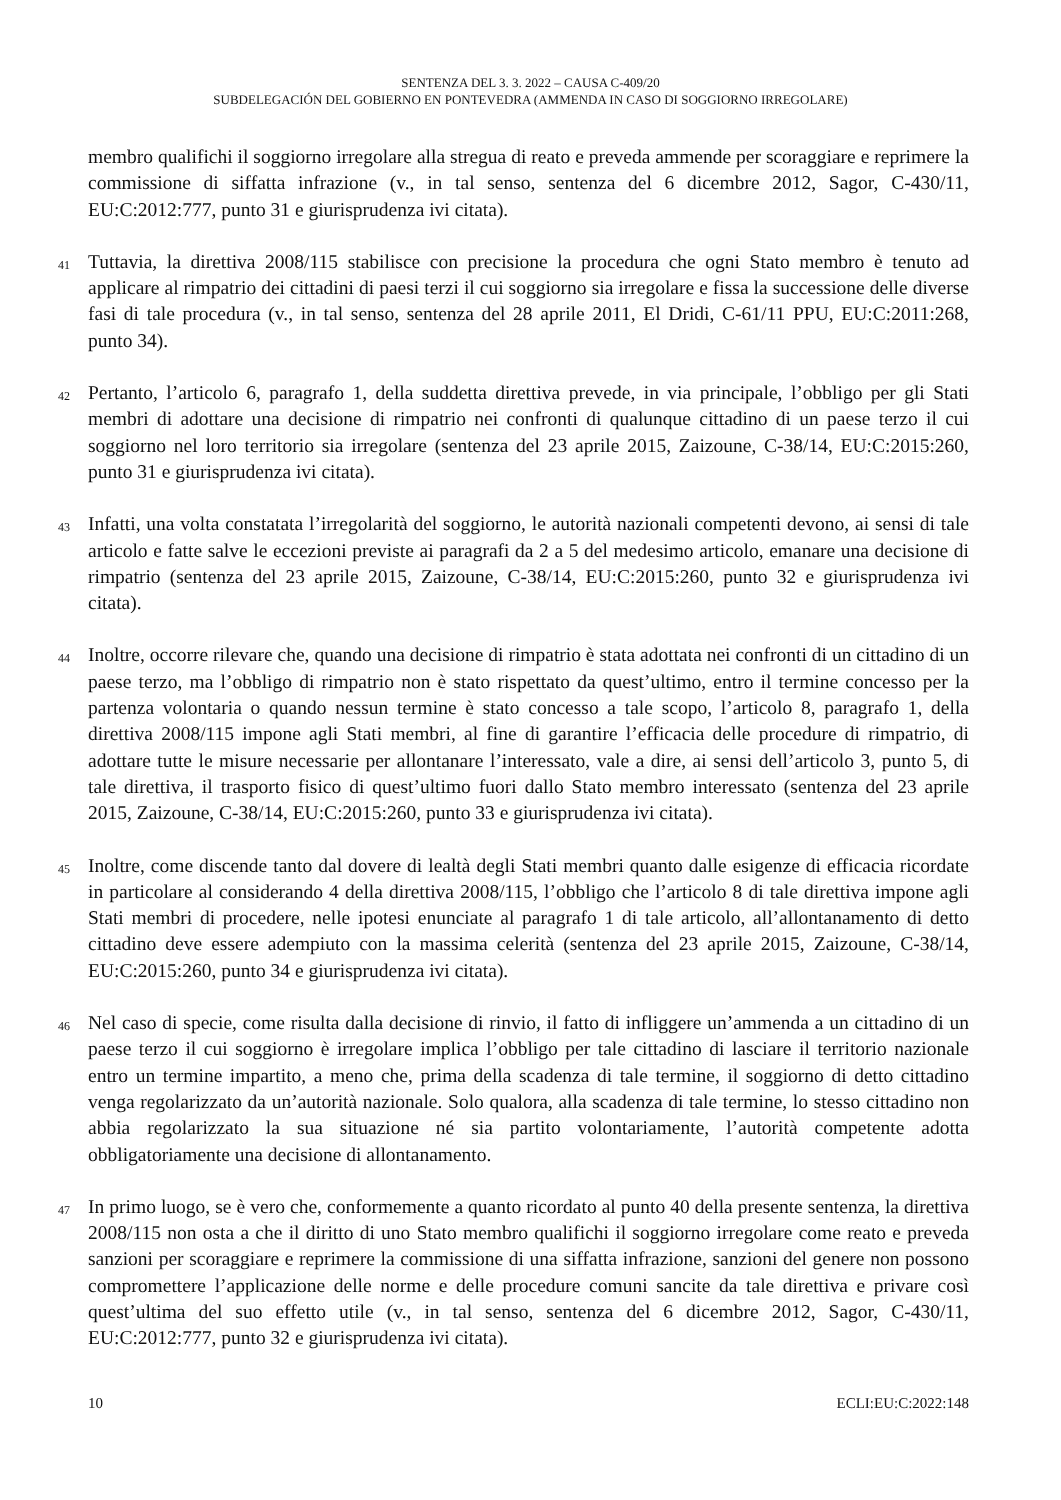SENTENZA DEL 3. 3. 2022 – CAUSA C-409/20
SUBDELEGACIÓN DEL GOBIERNO EN PONTEVEDRA (AMMENDA IN CASO DI SOGGIORNO IRREGOLARE)
membro qualifichi il soggiorno irregolare alla stregua di reato e preveda ammende per scoraggiare e reprimere la commissione di siffatta infrazione (v., in tal senso, sentenza del 6 dicembre 2012, Sagor, C-430/11, EU:C:2012:777, punto 31 e giurisprudenza ivi citata).
41
Tuttavia, la direttiva 2008/115 stabilisce con precisione la procedura che ogni Stato membro è tenuto ad applicare al rimpatrio dei cittadini di paesi terzi il cui soggiorno sia irregolare e fissa la successione delle diverse fasi di tale procedura (v., in tal senso, sentenza del 28 aprile 2011, El Dridi, C-61/11 PPU, EU:C:2011:268, punto 34).
42
Pertanto, l’articolo 6, paragrafo 1, della suddetta direttiva prevede, in via principale, l’obbligo per gli Stati membri di adottare una decisione di rimpatrio nei confronti di qualunque cittadino di un paese terzo il cui soggiorno nel loro territorio sia irregolare (sentenza del 23 aprile 2015, Zaizoune, C-38/14, EU:C:2015:260, punto 31 e giurisprudenza ivi citata).
43
Infatti, una volta constatata l’irregolarità del soggiorno, le autorità nazionali competenti devono, ai sensi di tale articolo e fatte salve le eccezioni previste ai paragrafi da 2 a 5 del medesimo articolo, emanare una decisione di rimpatrio (sentenza del 23 aprile 2015, Zaizoune, C-38/14, EU:C:2015:260, punto 32 e giurisprudenza ivi citata).
44
Inoltre, occorre rilevare che, quando una decisione di rimpatrio è stata adottata nei confronti di un cittadino di un paese terzo, ma l’obbligo di rimpatrio non è stato rispettato da quest’ultimo, entro il termine concesso per la partenza volontaria o quando nessun termine è stato concesso a tale scopo, l’articolo 8, paragrafo 1, della direttiva 2008/115 impone agli Stati membri, al fine di garantire l’efficacia delle procedure di rimpatrio, di adottare tutte le misure necessarie per allontanare l’interessato, vale a dire, ai sensi dell’articolo 3, punto 5, di tale direttiva, il trasporto fisico di quest’ultimo fuori dallo Stato membro interessato (sentenza del 23 aprile 2015, Zaizoune, C-38/14, EU:C:2015:260, punto 33 e giurisprudenza ivi citata).
45
Inoltre, come discende tanto dal dovere di lealtà degli Stati membri quanto dalle esigenze di efficacia ricordate in particolare al considerando 4 della direttiva 2008/115, l’obbligo che l’articolo 8 di tale direttiva impone agli Stati membri di procedere, nelle ipotesi enunciate al paragrafo 1 di tale articolo, all’allontanamento di detto cittadino deve essere adempiuto con la massima celerità (sentenza del 23 aprile 2015, Zaizoune, C-38/14, EU:C:2015:260, punto 34 e giurisprudenza ivi citata).
46
Nel caso di specie, come risulta dalla decisione di rinvio, il fatto di infliggere un’ammenda a un cittadino di un paese terzo il cui soggiorno è irregolare implica l’obbligo per tale cittadino di lasciare il territorio nazionale entro un termine impartito, a meno che, prima della scadenza di tale termine, il soggiorno di detto cittadino venga regolarizzato da un’autorità nazionale. Solo qualora, alla scadenza di tale termine, lo stesso cittadino non abbia regolarizzato la sua situazione né sia partito volontariamente, l’autorità competente adotta obbligatoriamente una decisione di allontanamento.
47
In primo luogo, se è vero che, conformemente a quanto ricordato al punto 40 della presente sentenza, la direttiva 2008/115 non osta a che il diritto di uno Stato membro qualifichi il soggiorno irregolare come reato e preveda sanzioni per scoraggiare e reprimere la commissione di una siffatta infrazione, sanzioni del genere non possono compromettere l’applicazione delle norme e delle procedure comuni sancite da tale direttiva e privare così quest’ultima del suo effetto utile (v., in tal senso, sentenza del 6 dicembre 2012, Sagor, C-430/11, EU:C:2012:777, punto 32 e giurisprudenza ivi citata).
10 ECLI:EU:C:2022:148